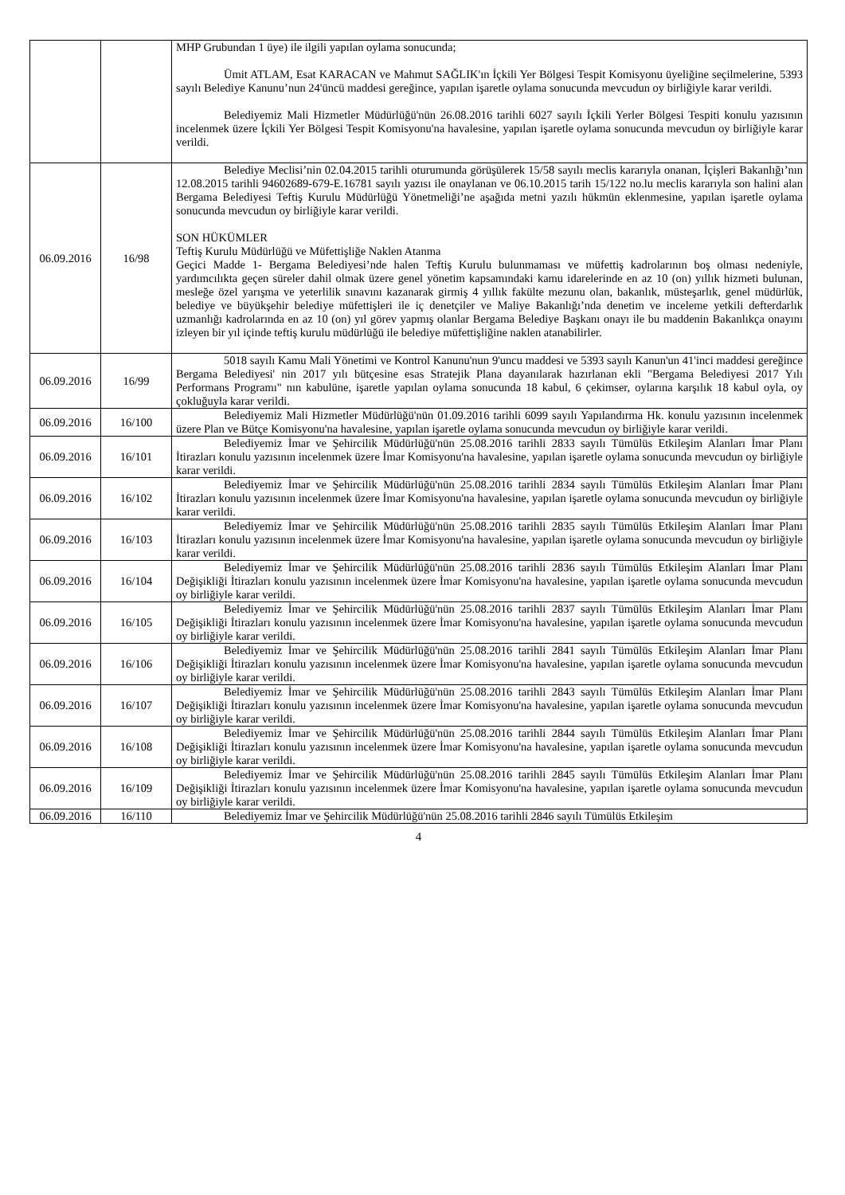| | | MHP Grubundan 1 üye) ile ilgili yapılan oylama sonucunda; Ümit ATLAM, Esat KARACAN ve Mahmut SAĞLIK'ın İçkili Yer Bölgesi Tespit Komisyonu üyeliğine seçilmelerine, 5393 sayılı Belediye Kanunu’nun 24'üncü maddesi gereğince, yapılan işaretle oylama sonucunda mevcudun oy birliğiyle karar verildi. Belediyemiz Mali Hizmetler Müdürlüğü'nün 26.08.2016 tarihli 6027 sayılı İçkili Yerler Bölgesi Tespiti konulu yazısının incelenmek üzere İçkili Yer Bölgesi Tespit Komisyonu'na havalesine, yapılan işaretle oylama sonucunda mevcudun oy birliğiyle karar verildi. |
| 06.09.2016 | 16/98 | Belediye Meclisi’nin 02.04.2015 tarihli oturumunda görüşülerek 15/58 sayılı meclis kararıyla onanan, İçişleri Bakanlığı’nın 12.08.2015 tarihli 94602689-679-E.16781 sayılı yazısı ile onaylanan ve 06.10.2015 tarih 15/122 no.lu meclis kararıyla son halini alan Bergama Belediyesi Teftiş Kurulu Müdürlüğü Yönetmeliği’ne aşağıda metni yazılı hükmün eklenmesine, yapılan işaretle oylama sonucunda mevcudun oy birliğiyle karar verildi. SON HÜKÜMLER Teftiş Kurulu Müdürlüğü ve Müfettişliğe Naklen Atanma Geçici Madde 1- Bergama Belediyesi’nde halen Teftiş Kurulu bulunmaması ve müfettiş kadrolarının boş olması nedeniyle, yardımcılıkta geçen süreler dahil olmak üzere genel yönetim kapsamındaki kamu idarelerinde en az 10 (on) yıllık hizmeti bulunan, mesleğe özel yarışma ve yeterlilik sınavını kazanarak girmiş 4 yıllık fakülte mezunu olan, bakanlık, müsteşarlık, genel müdürlük, belediye ve büyükşehir belediye müfettişleri ile iç denetçiler ve Maliye Bakanlığı’nda denetim ve inceleme yetkili defterdarlık uzmanlığı kadrolarında en az 10 (on) yıl görev yapmış olanlar Bergama Belediye Başkanı onayı ile bu maddenin Bakanlıkça onayını izleyen bir yıl içinde teftiş kurulu müdürlüğü ile belediye müfettişliğine naklen atanabilirler. |
| 06.09.2016 | 16/99 | 5018 sayılı Kamu Mali Yönetimi ve Kontrol Kanunu'nun 9'uncu maddesi ve 5393 sayılı Kanun'un 41'inci maddesi gereğince Bergama Belediyesi' nin 2017 yılı bütçesine esas Stratejik Plana dayanılarak hazırlanan ekli "Bergama Belediyesi 2017 Yılı Performans Programı" nın kabulüne, işaretle yapılan oylama sonucunda 18 kabul, 6 çekimser, oylarına karşılık 18 kabul oyla, oy çokluğuyla karar verildi. |
| 06.09.2016 | 16/100 | Belediyemiz Mali Hizmetler Müdürlüğü'nün 01.09.2016 tarihli 6099 sayılı Yapılandırma Hk. konulu yazısının incelenmek üzere Plan ve Bütçe Komisyonu'na havalesine, yapılan işaretle oylama sonucunda mevcudun oy birliğiyle karar verildi. |
| 06.09.2016 | 16/101 | Belediyemiz İmar ve Şehircilik Müdürlüğü'nün 25.08.2016 tarihli 2833 sayılı Tümülüs Etkileşim Alanları İmar Planı İtirazları konulu yazısının incelenmek üzere İmar Komisyonu'na havalesine, yapılan işaretle oylama sonucunda mevcudun oy birliğiyle karar verildi. |
| 06.09.2016 | 16/102 | Belediyemiz İmar ve Şehircilik Müdürlüğü'nün 25.08.2016 tarihli 2834 sayılı Tümülüs Etkileşim Alanları İmar Planı İtirazları konulu yazısının incelenmek üzere İmar Komisyonu'na havalesine, yapılan işaretle oylama sonucunda mevcudun oy birliğiyle karar verildi. |
| 06.09.2016 | 16/103 | Belediyemiz İmar ve Şehircilik Müdürlüğü'nün 25.08.2016 tarihli 2835 sayılı Tümülüs Etkileşim Alanları İmar Planı İtirazları konulu yazısının incelenmek üzere İmar Komisyonu'na havalesine, yapılan işaretle oylama sonucunda mevcudun oy birliğiyle karar verildi. |
| 06.09.2016 | 16/104 | Belediyemiz İmar ve Şehircilik Müdürlüğü'nün 25.08.2016 tarihli 2836 sayılı Tümülüs Etkileşim Alanları İmar Planı Değişikliği İtirazları konulu yazısının incelenmek üzere İmar Komisyonu'na havalesine, yapılan işaretle oylama sonucunda mevcudun oy birliğiyle karar verildi. |
| 06.09.2016 | 16/105 | Belediyemiz İmar ve Şehircilik Müdürlüğü'nün 25.08.2016 tarihli 2837 sayılı Tümülüs Etkileşim Alanları İmar Planı Değişikliği İtirazları konulu yazısının incelenmek üzere İmar Komisyonu'na havalesine, yapılan işaretle oylama sonucunda mevcudun oy birliğiyle karar verildi. |
| 06.09.2016 | 16/106 | Belediyemiz İmar ve Şehircilik Müdürlüğü'nün 25.08.2016 tarihli 2841 sayılı Tümülüs Etkileşim Alanları İmar Planı Değişikliği İtirazları konulu yazısının incelenmek üzere İmar Komisyonu'na havalesine, yapılan işaretle oylama sonucunda mevcudun oy birliğiyle karar verildi. |
| 06.09.2016 | 16/107 | Belediyemiz İmar ve Şehircilik Müdürlüğü'nün 25.08.2016 tarihli 2843 sayılı Tümülüs Etkileşim Alanları İmar Planı Değişikliği İtirazları konulu yazısının incelenmek üzere İmar Komisyonu'na havalesine, yapılan işaretle oylama sonucunda mevcudun oy birliğiyle karar verildi. |
| 06.09.2016 | 16/108 | Belediyemiz İmar ve Şehircilik Müdürlüğü'nün 25.08.2016 tarihli 2844 sayılı Tümülüs Etkileşim Alanları İmar Planı Değişikliği İtirazları konulu yazısının incelenmek üzere İmar Komisyonu'na havalesine, yapılan işaretle oylama sonucunda mevcudun oy birliğiyle karar verildi. |
| 06.09.2016 | 16/109 | Belediyemiz İmar ve Şehircilik Müdürlüğü'nün 25.08.2016 tarihli 2845 sayılı Tümülüs Etkileşim Alanları İmar Planı Değişikliği İtirazları konulu yazısının incelenmek üzere İmar Komisyonu'na havalesine, yapılan işaretle oylama sonucunda mevcudun oy birliğiyle karar verildi. |
| 06.09.2016 | 16/110 | Belediyemiz İmar ve Şehircilik Müdürlüğü'nün 25.08.2016 tarihli 2846 sayılı Tümülüs Etkileşim |
4